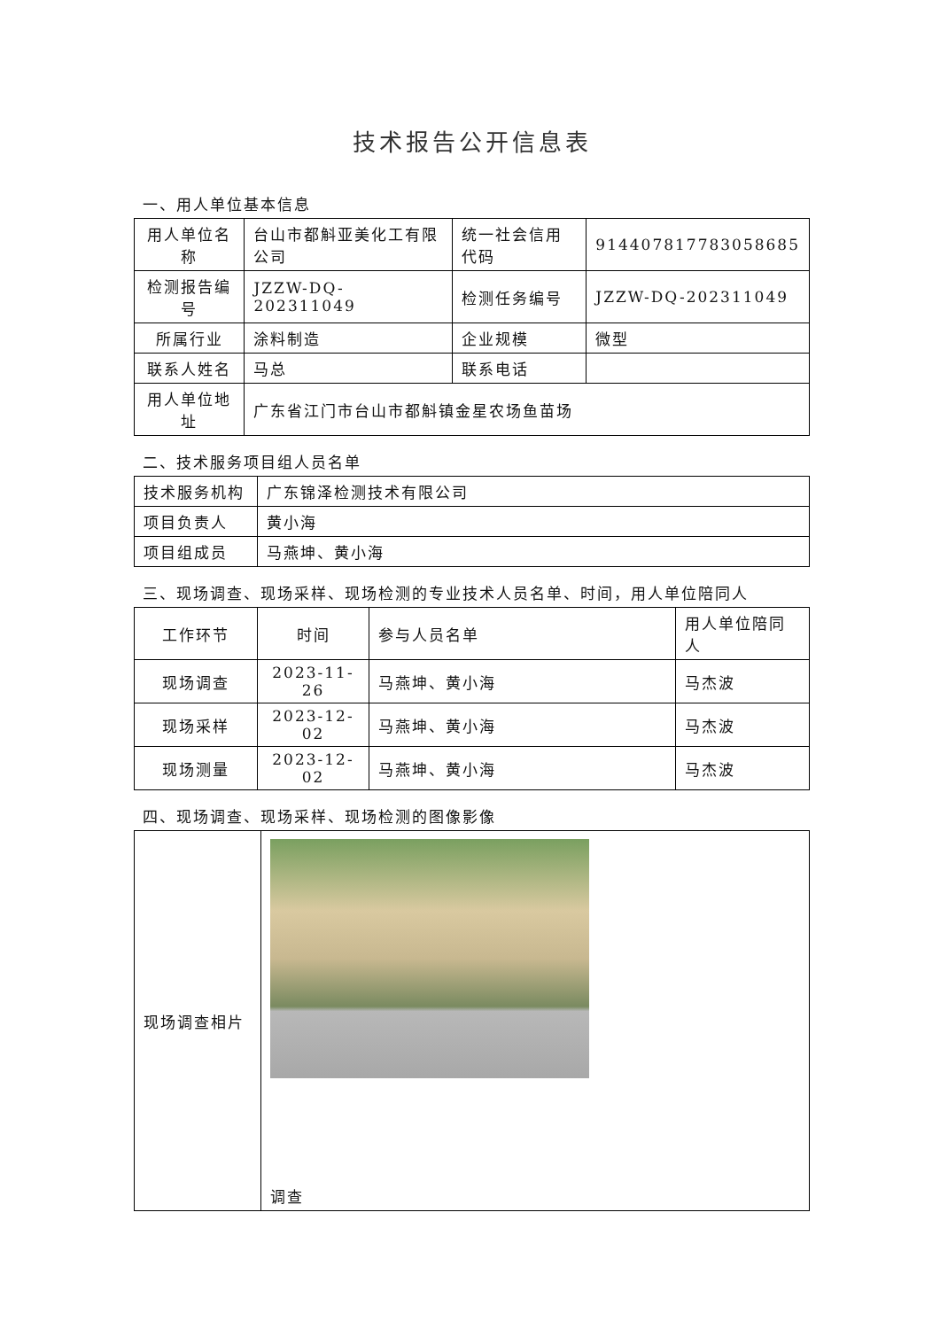技术报告公开信息表
一、用人单位基本信息
| 用人单位名称 | 台山市都斛亚美化工有限公司 | 统一社会信用代码 | 914407817783058685 |
| 检测报告编号 | JZZW-DQ-202311049 | 检测任务编号 | JZZW-DQ-202311049 |
| 所属行业 | 涂料制造 | 企业规模 | 微型 |
| 联系人姓名 | 马总 | 联系电话 | |
| 用人单位地址 | 广东省江门市台山市都斛镇金星农场鱼苗场 | | |
二、技术服务项目组人员名单
| 技术服务机构 | 广东锦泽检测技术有限公司 |
| 项目负责人 | 黄小海 |
| 项目组成员 | 马燕坤、黄小海 |
三、现场调查、现场采样、现场检测的专业技术人员名单、时间，用人单位陪同人
| 工作环节 | 时间 | 参与人员名单 | 用人单位陪同人 |
| 现场调查 | 2023-11-26 | 马燕坤、黄小海 | 马杰波 |
| 现场采样 | 2023-12-02 | 马燕坤、黄小海 | 马杰波 |
| 现场测量 | 2023-12-02 | 马燕坤、黄小海 | 马杰波 |
四、现场调查、现场采样、现场检测的图像影像
| 现场调查相片 | 调查 |